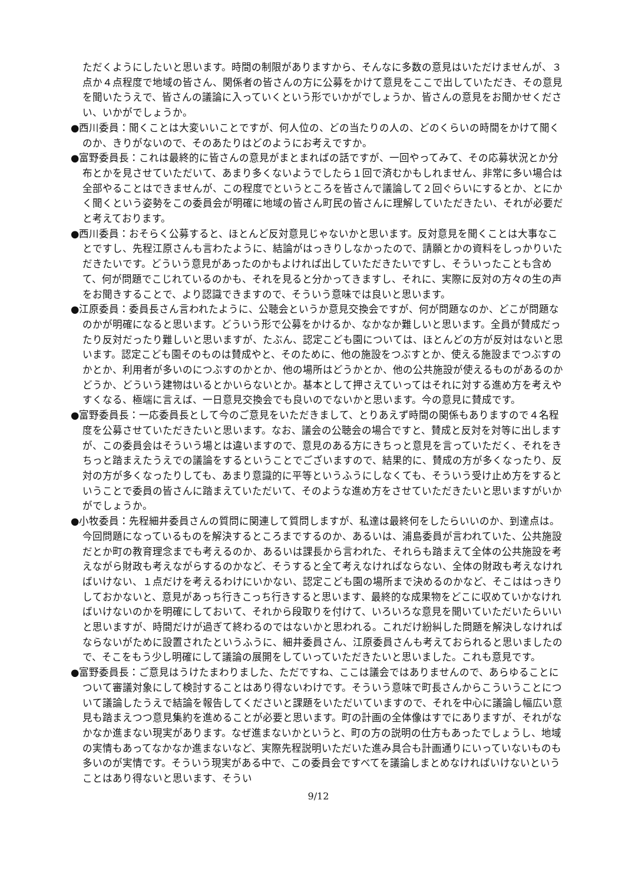ただくようにしたいと思います。時間の制限がありますから、そんなに多数の意見はいただけませんが、３点か４点程度で地域の皆さん、関係者の皆さんの方に公募をかけて意見をここで出していただき、その意見を聞いたうえで、皆さんの議論に入っていくという形でいかがでしょうか、皆さんの意見をお聞かせください、いかがでしょうか。
●西川委員：聞くことは大変いいことですが、何人位の、どの当たりの人の、どのくらいの時間をかけて聞くのか、きりがないので、そのあたりはどのようにお考えですか。
●富野委員長：これは最終的に皆さんの意見がまとまればの話ですが、一回やってみて、その応募状況とか分布とかを見させていただいて、あまり多くないようでしたら１回で済むかもしれません、非常に多い場合は全部やることはできませんが、この程度でというところを皆さんで議論して２回ぐらいにするとか、とにかく聞くという姿勢をこの委員会が明確に地域の皆さん町民の皆さんに理解していただきたい、それが必要だと考えております。
●西川委員：おそらく公募すると、ほとんど反対意見じゃないかと思います。反対意見を聞くことは大事なことですし、先程江原さんも言わたように、結論がはっきりしなかったので、請願とかの資料をしっかりいただきたいです。どういう意見があったのかもよければ出していただきたいですし、そういったことも含めて、何が問題でこじれているのかも、それを見ると分かってきますし、それに、実際に反対の方々の生の声をお聞きすることで、より認識できますので、そういう意味では良いと思います。
●江原委員：委員長さん言われたように、公聴会というか意見交換会ですが、何が問題なのか、どこが問題なのかが明確になると思います。どういう形で公募をかけるか、なかなか難しいと思います。全員が賛成だったり反対だったり難しいと思いますが、たぶん、認定こども園については、ほとんどの方が反対はないと思います。認定こども園そのものは賛成やと、そのために、他の施設をつぶすとか、使える施設までつぶすのかとか、利用者が多いのにつぶすのかとか、他の場所はどうかとか、他の公共施設が使えるものがあるのかどうか、どういう建物はいるとかいらないとか。基本として押さえていってはそれに対する進め方を考えやすくなる、極端に言えば、一日意見交換会でも良いのでないかと思います。今の意見に賛成です。
●富野委員長：一応委員長として今のご意見をいただきまして、とりあえず時間の関係もありますので４名程度を公募させていただきたいと思います。なお、議会の公聴会の場合ですと、賛成と反対を対等に出しますが、この委員会はそういう場とは違いますので、意見のある方にきちっと意見を言っていただく、それをきちっと踏まえたうえでの議論をするということでございますので、結果的に、賛成の方が多くなったり、反対の方が多くなったりしても、あまり意識的に平等というふうにしなくても、そういう受け止め方をするということで委員の皆さんに踏まえていただいて、そのような進め方をさせていただきたいと思いますがいかがでしょうか。
●小牧委員：先程細井委員さんの質問に関連して質問しますが、私達は最終何をしたらいいのか、到達点は。今回問題になっているものを解決するところまでするのか、あるいは、浦島委員が言われていた、公共施設だとか町の教育理念までも考えるのか、あるいは課長から言われた、それらも踏まえて全体の公共施設を考えながら財政も考えながらするのかなど、そうすると全て考えなければならない、全体の財政も考えなければいけない、１点だけを考えるわけにいかない、認定こども園の場所まで決めるのかなど、そこははっきりしておかないと、意見があっち行きこっち行きすると思います、最終的な成果物をどこに収めていかなければいけないのかを明確にしておいて、それから段取りを付けて、いろいろな意見を聞いていただいたらいいと思いますが、時間だけが過ぎて終わるのではないかと思われる。これだけ紛糾した問題を解決しなければならないがために設置されたというふうに、細井委員さん、江原委員さんも考えておられると思いましたので、そこをもう少し明確にして議論の展開をしていっていただきたいと思いました。これも意見です。
●富野委員長：ご意見はうけたまわりました、ただですね、ここは議会ではありませんので、あらゆることについて審議対象にして検討することはあり得ないわけです。そういう意味で町長さんからこういうことについて議論したうえで結論を報告してくださいと課題をいただいていますので、それを中心に議論し幅広い意見も踏まえつつ意見集約を進めることが必要と思います。町の計画の全体像はすでにありますが、それがなかなか進まない現実があります。なぜ進まないかというと、町の方の説明の仕方もあったでしょうし、地域の実情もあってなかなか進まないなど、実際先程説明いただいた進み具合も計画通りにいっていないものも多いのが実情です。そういう現実がある中で、この委員会ですべてを議論しまとめなければいけないということはあり得ないと思います、そうい
9/12